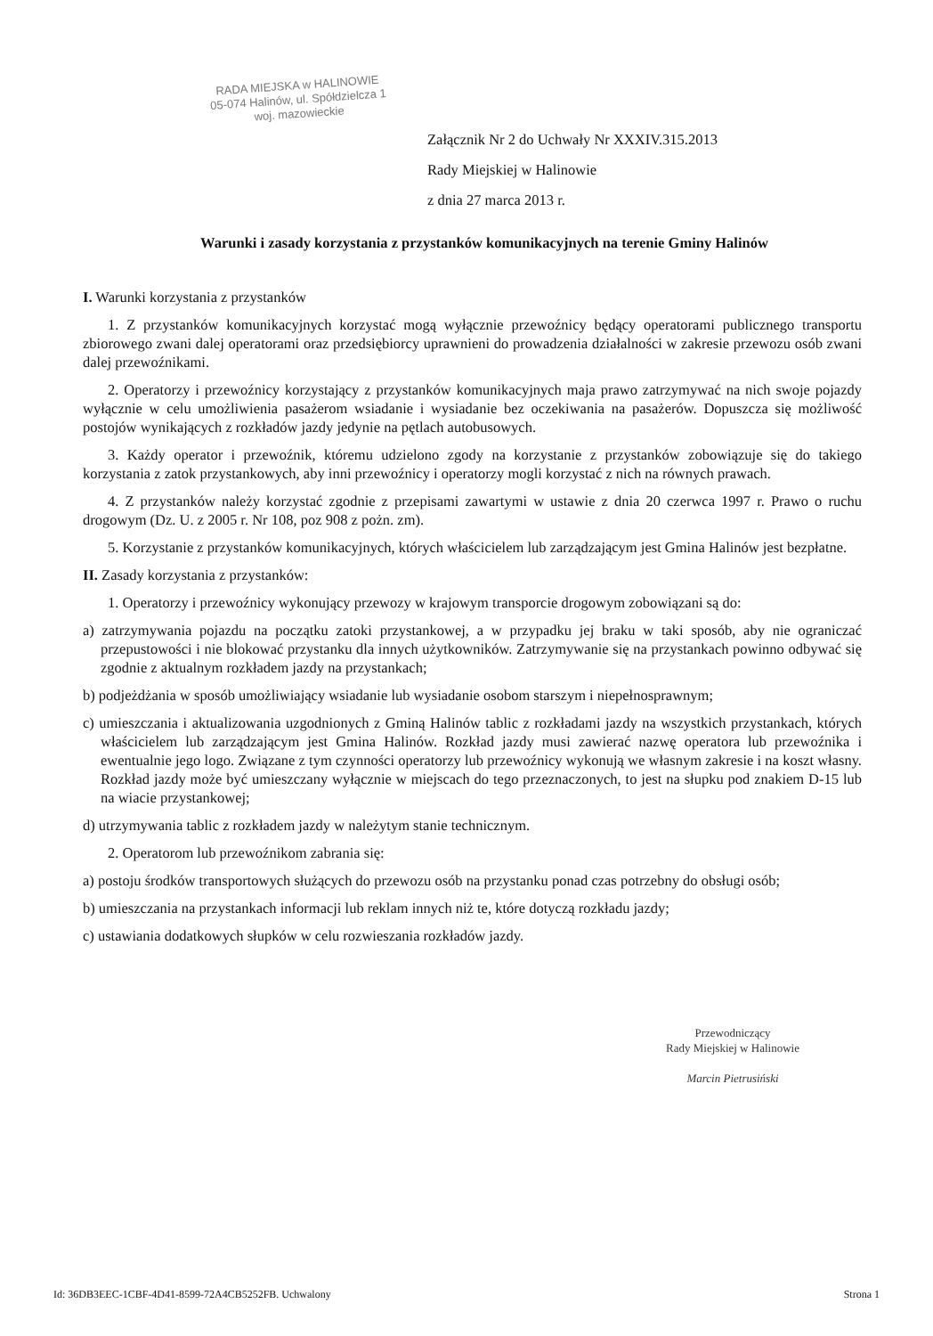RADA MIEJSKA w HALINOWIE
05-074 Halinów, ul. Spółdzielcza 1
woj. mazowieckie
Załącznik Nr 2 do Uchwały Nr XXXIV.315.2013
Rady Miejskiej w Halinowie
z dnia 27 marca 2013 r.
Warunki i zasady korzystania z przystanków komunikacyjnych na terenie Gminy Halinów
I. Warunki korzystania z przystanków
1. Z przystanków komunikacyjnych korzystać mogą wyłącznie przewoźnicy będący operatorami publicznego transportu zbiorowego zwani dalej operatorami oraz przedsiębiorcy uprawnieni do prowadzenia działalności w zakresie przewozu osób zwani dalej przewoźnikami.
2. Operatorzy i przewoźnicy korzystający z przystanków komunikacyjnych maja prawo zatrzymywać na nich swoje pojazdy wyłącznie w celu umożliwienia pasażerom wsiadanie i wysiadanie bez oczekiwania na pasażerów. Dopuszcza się możliwość postojów wynikających z rozkładów jazdy jedynie na pętlach autobusowych.
3. Każdy operator i przewoźnik, któremu udzielono zgody na korzystanie z przystanków zobowiązuje się do takiego korzystania z zatok przystankowych, aby inni przewoźnicy i operatorzy mogli korzystać z nich na równych prawach.
4. Z przystanków należy korzystać zgodnie z przepisami zawartymi w ustawie z dnia 20 czerwca 1997 r. Prawo o ruchu drogowym (Dz. U. z 2005 r. Nr 108, poz 908 z pożn. zm).
5. Korzystanie z przystanków komunikacyjnych, których właścicielem lub zarządzającym jest Gmina Halinów jest bezpłatne.
II. Zasady korzystania z przystanków:
1. Operatorzy i przewoźnicy wykonujący przewozy w krajowym transporcie drogowym zobowiązani są do:
a) zatrzymywania pojazdu na początku zatoki przystankowej, a w przypadku jej braku w taki sposób, aby nie ograniczać przepustowości i nie blokować przystanku dla innych użytkowników. Zatrzymywanie się na przystankach powinno odbywać się zgodnie z aktualnym rozkładem jazdy na przystankach;
b) podjeżdżania w sposób umożliwiający wsiadanie lub wysiadanie osobom starszym i niepełnosprawnym;
c) umieszczania i aktualizowania uzgodnionych z Gminą Halinów tablic z rozkładami jazdy na wszystkich przystankach, których właścicielem lub zarządzającym jest Gmina Halinów. Rozkład jazdy musi zawierać nazwę operatora lub przewoźnika i ewentualnie jego logo. Związane z tym czynności operatorzy lub przewoźnicy wykonują we własnym zakresie i na koszt własny. Rozkład jazdy może być umieszczany wyłącznie w miejscach do tego przeznaczonych, to jest na słupku pod znakiem D-15 lub na wiacie przystankowej;
d) utrzymywania tablic z rozkładem jazdy w należytym stanie technicznym.
2. Operatorom lub przewoźnikom zabrania się:
a) postoju środków transportowych służących do przewozu osób na przystanku ponad czas potrzebny do obsługi osób;
b) umieszczania na przystankach informacji lub reklam innych niż te, które dotyczą rozkładu jazdy;
c) ustawiania dodatkowych słupków w celu rozwieszania rozkładów jazdy.
Przewodniczący
Rady Miejskiej w Halinowie
Marcin Pietrusiński
Id: 36DB3EEC-1CBF-4D41-8599-72A4CB5252FB. Uchwalony Strona 1